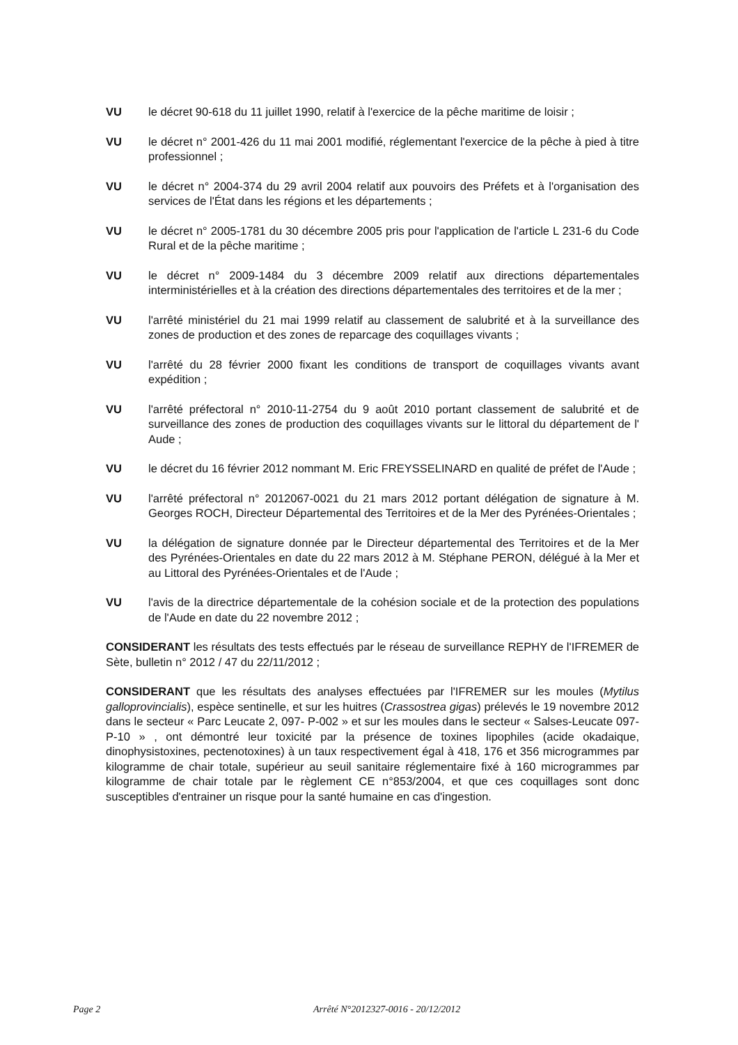VU le décret 90-618 du 11 juillet 1990, relatif à l'exercice de la pêche maritime de loisir ;
VU le décret n° 2001-426 du 11 mai 2001 modifié, réglementant l'exercice de la pêche à pied à titre professionnel ;
VU le décret n° 2004-374 du 29 avril 2004 relatif aux pouvoirs des Préfets et à l'organisation des services de l'État dans les régions et les départements ;
VU le décret n° 2005-1781 du 30 décembre 2005 pris pour l'application de l'article L 231-6 du Code Rural et de la pêche maritime ;
VU le décret n° 2009-1484 du 3 décembre 2009 relatif aux directions départementales interministérielles et à la création des directions départementales des territoires et de la mer ;
VU l'arrêté ministériel du 21 mai 1999 relatif au classement de salubrité et à la surveillance des zones de production et des zones de reparcage des coquillages vivants ;
VU l'arrêté du 28 février 2000 fixant les conditions de transport de coquillages vivants avant expédition ;
VU l'arrêté préfectoral n° 2010-11-2754 du 9 août 2010 portant classement de salubrité et de surveillance des zones de production des coquillages vivants sur le littoral du département de l' Aude ;
VU le décret du 16 février 2012 nommant M. Eric FREYSSELINARD en qualité de préfet de l'Aude ;
VU l'arrêté préfectoral n° 2012067-0021 du 21 mars 2012 portant délégation de signature à M. Georges ROCH, Directeur Départemental des Territoires et de la Mer des Pyrénées-Orientales ;
VU la délégation de signature donnée par le Directeur départemental des Territoires et de la Mer des Pyrénées-Orientales en date du 22 mars 2012 à M. Stéphane PERON, délégué à la Mer et au Littoral des Pyrénées-Orientales et de l'Aude ;
VU l'avis de la directrice départementale de la cohésion sociale et de la protection des populations de l'Aude en date du 22 novembre 2012 ;
CONSIDERANT les résultats des tests effectués par le réseau de surveillance REPHY de l'IFREMER de Sète, bulletin n° 2012 / 47 du 22/11/2012 ;
CONSIDERANT que les résultats des analyses effectuées par l'IFREMER sur les moules (Mytilus galloprovincialis), espèce sentinelle, et sur les huitres (Crassostrea gigas) prélevés le 19 novembre 2012 dans le secteur « Parc Leucate 2, 097- P-002 » et sur les moules dans le secteur « Salses-Leucate 097-P-10 » , ont démontré leur toxicité par la présence de toxines lipophiles (acide okadaique, dinophysistoxines, pectenotoxines) à un taux respectivement égal à 418, 176 et 356 microgrammes par kilogramme de chair totale, supérieur au seuil sanitaire réglementaire fixé à 160 microgrammes par kilogramme de chair totale par le règlement CE n°853/2004, et que ces coquillages sont donc susceptibles d'entrainer un risque pour la santé humaine en cas d'ingestion.
Page 2 Arrêté N°2012327-0016 - 20/12/2012